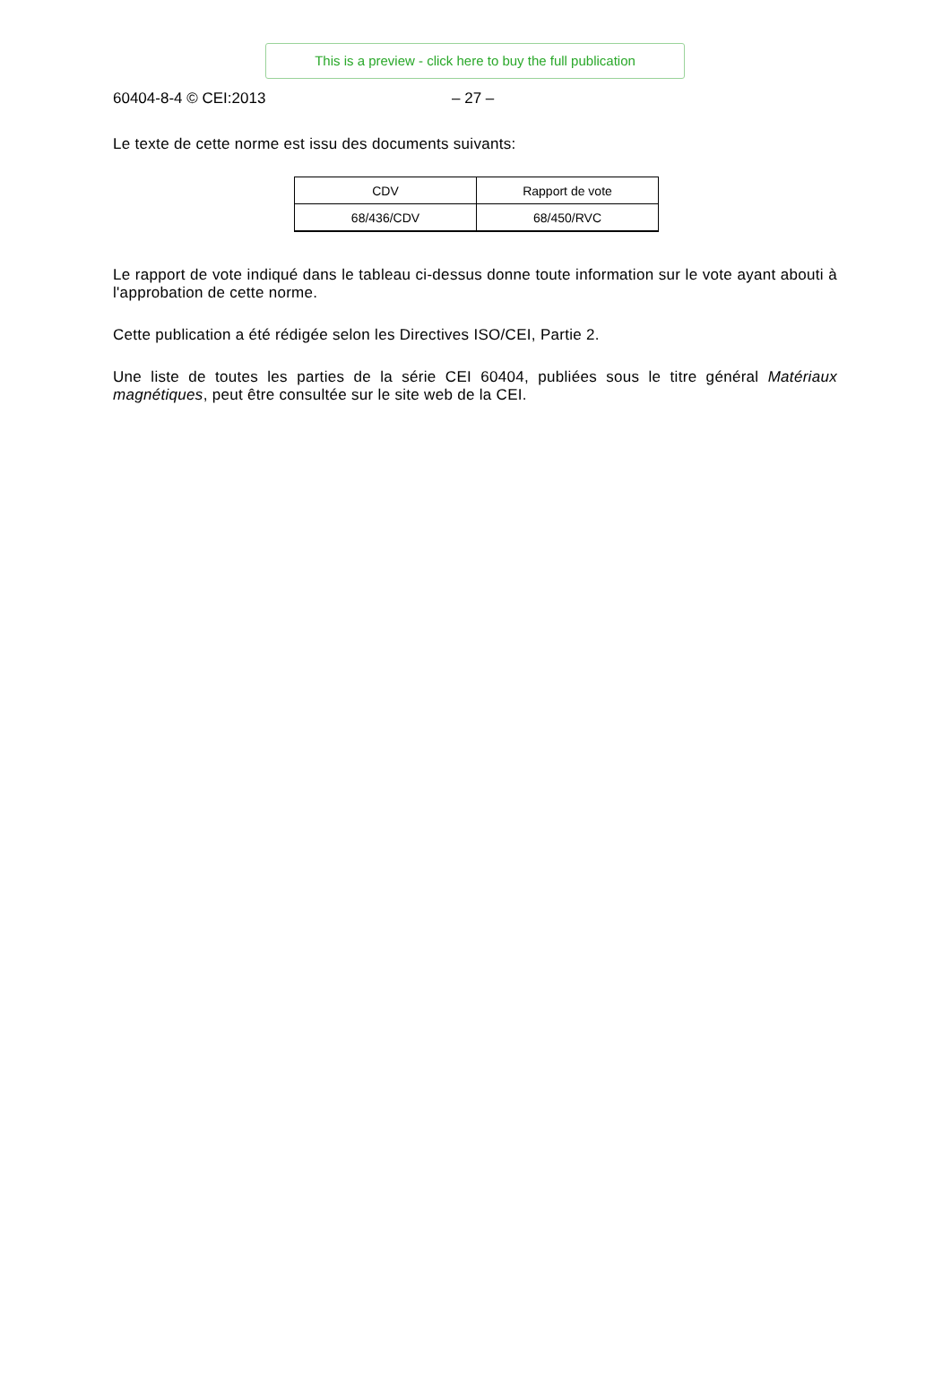This is a preview - click here to buy the full publication
60404-8-4 © CEI:2013 – 27 –
Le texte de cette norme est issu des documents suivants:
| CDV | Rapport de vote |
| 68/436/CDV | 68/450/RVC |
Le rapport de vote indiqué dans le tableau ci-dessus donne toute information sur le vote ayant abouti à l'approbation de cette norme.
Cette publication a été rédigée selon les Directives ISO/CEI, Partie 2.
Une liste de toutes les parties de la série CEI 60404, publiées sous le titre général Matériaux magnétiques, peut être consultée sur le site web de la CEI.